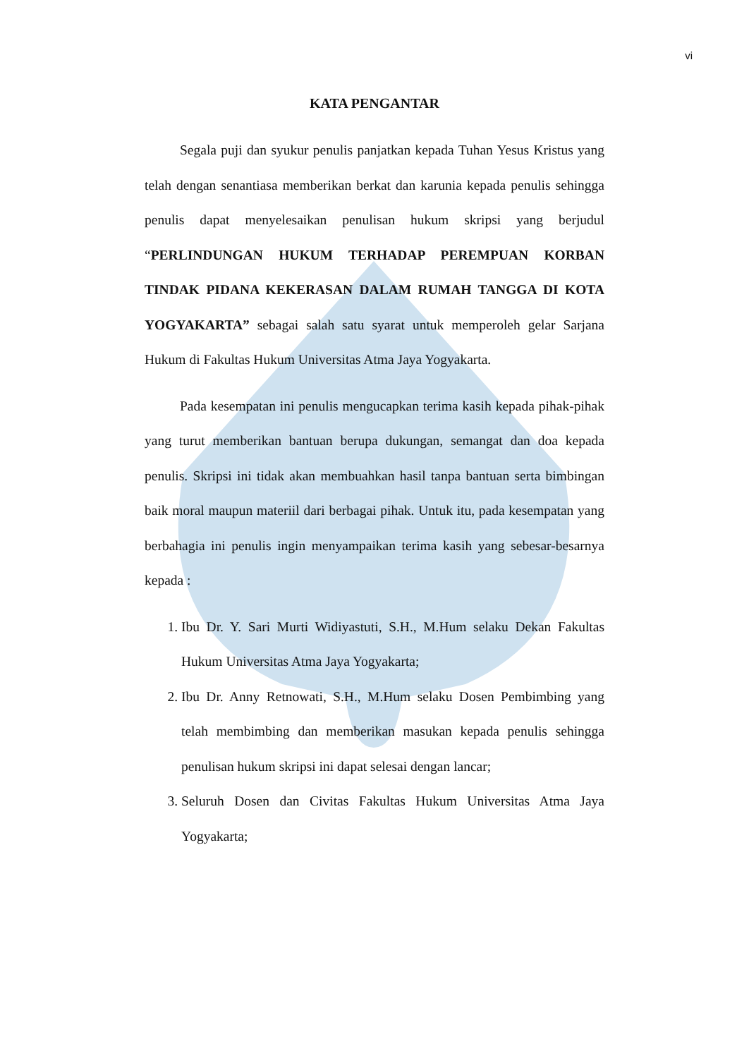vi
KATA PENGANTAR
Segala puji dan syukur penulis panjatkan kepada Tuhan Yesus Kristus yang telah dengan senantiasa memberikan berkat dan karunia kepada penulis sehingga penulis dapat menyelesaikan penulisan hukum skripsi yang berjudul “PERLINDUNGAN HUKUM TERHADAP PEREMPUAN KORBAN TINDAK PIDANA KEKERASAN DALAM RUMAH TANGGA DI KOTA YOGYAKARTA” sebagai salah satu syarat untuk memperoleh gelar Sarjana Hukum di Fakultas Hukum Universitas Atma Jaya Yogyakarta.
Pada kesempatan ini penulis mengucapkan terima kasih kepada pihak-pihak yang turut memberikan bantuan berupa dukungan, semangat dan doa kepada penulis. Skripsi ini tidak akan membuahkan hasil tanpa bantuan serta bimbingan baik moral maupun materiil dari berbagai pihak. Untuk itu, pada kesempatan yang berbahagia ini penulis ingin menyampaikan terima kasih yang sebesar-besarnya kepada :
1. Ibu Dr. Y. Sari Murti Widiyastuti, S.H., M.Hum selaku Dekan Fakultas Hukum Universitas Atma Jaya Yogyakarta;
2. Ibu Dr. Anny Retnowati, S.H., M.Hum selaku Dosen Pembimbing yang telah membimbing dan memberikan masukan kepada penulis sehingga penulisan hukum skripsi ini dapat selesai dengan lancar;
3. Seluruh Dosen dan Civitas Fakultas Hukum Universitas Atma Jaya Yogyakarta;